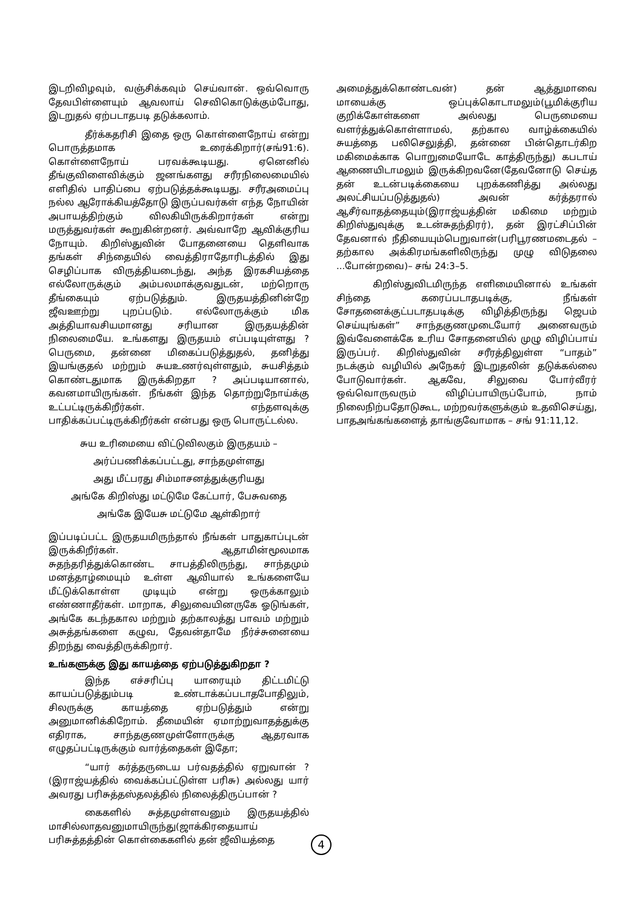இடறிவிழவும், வஞ்சிக்கவும் செய்வான். ஒவ்வொரு தேவபிள்ளையும் ஆவலாய் செவிகொடுக்கும்போது, இடறுதல் ஏற்படாதபடி தடுக்கலாம்.
தீர்க்கதரிசி இதை ஒரு கொள்ளைநோய் என்று பொருத்தமாக உரைக்கிறார்(சங்91:6). கொள்ளைநோய் பரவக்கூடியது. ஏனெனில் தீங்குவிளைவிக்கும் ஜனங்களது சரீரநிலைமையில் எளிதில் பாதிப்பை ஏற்படுத்தக்கூடியது. சரீரஅமைப்பு நல்ல ஆரோக்கியத்தோடு இருப்பவர்கள் எந்த நோயின் அபாயத்திற்கும் விலகியிருக்கிறார்கள் என்று மருத்துவர்கள் கூறுகின்றனர். அவ்வாறே ஆவிக்குரிய நோயும். கிறிஸ்துவின் போதனையை தெளிவாக தங்கள் சிந்தையில் வைத்திராதோரிடத்தில் இது செழிப்பாக விருத்தியடைந்து, அந்த இரகசியத்தை எல்லோருக்கும் அம்பலமாக்குவதுடன், மற்றொரு தீங்கையும் ஏற்படுத்தும். இருதயத்தினின்றே ஜீவஊற்று புறப்படும். எல்லோருக்கும் மிக அத்தியாவசியமானது சரியான இருதயத்தின் நிலைமையே. உங்களது இருதயம் எப்படியுள்ளது ? பெருமை, தன்னை மிகைப்படுத்துதல், தனித்து இயங்குதல் மற்றும் சுயஉணர்வுள்ளதும், சுயசித்தம் கொண்டதுமாக இருக்கிறதா ? அப்படியானால், கவனமாயிருங்கள். நீங்கள் இந்த தொற்றுநோய்க்கு உட்பட்டிருக்கிறீர்கள். எந்தளவுக்கு பாதிக்கப்பட்டிருக்கிறீர்கள் என்பது ஒரு பொருட்டல்ல.
சுய உரிமையை விட்டுவிலகும் இருதயம் –
அர்ப்பணிக்கப்பட்டது, சாந்தமுள்ளது
அது மீட்பரது சிம்மாசனத்துக்குரியது
அங்கே கிறிஸ்து மட்டுமே கேட்பார், பேசுவதை
அங்கே இயேசு மட்டுமே ஆள்கிறார்
இப்படிப்பட்ட இருதயமிருந்தால் நீங்கள் பாதுகாப்புடன் இருக்கிறீர்கள். ஆதாமின்மூலமாக சுதந்தரித்துக்கொண்ட சாபத்திலிருந்து, சாந்தமும் மனத்தாழ்மையும் உள்ள ஆவியால் உங்களையே மீட்டுக்கொள்ள முடியும் என்று ஒருக்காலும் எண்ணாதீர்கள். மாறாக, சிலுவையினருகே ஓடுங்கள், அங்கே கடந்தகால மற்றும் தற்காலத்து பாவம் மற்றும் அசுத்தங்களை கழுவ, தேவன்தாமே நீர்ச்சுனையை திறந்து வைத்திருக்கிறார்.
உங்களுக்கு இது காயத்தை ஏற்படுத்துகிறதா ?
இந்த எச்சரிப்பு யாரையும் திட்டமிட்டு காயப்படுத்தும்படி உண்டாக்கப்படாதபோதிலும், சிலருக்கு காயத்தை ஏற்படுத்தும் என்று அனுமானிக்கிறோம். தீமையின் ஏமாற்றுவாதத்துக்கு எதிராக, சாந்தகுணமுள்ளோருக்கு ஆதரவாக எழுதப்பட்டிருக்கும் வார்த்தைகள் இதோ;
“யார் கர்த்தருடைய பர்வதத்தில் ஏறுவான் ?(இராஜ்யத்தில் வைக்கப்பட்டுள்ள பரிசு) அல்லது யார் அவரது பரிசுத்தஸ்தலத்தில் நிலைத்திருப்பான் ?
கைகளில் சுத்தமுள்ளவனும் இருதயத்தில் மாசில்லாதவனுமாயிருந்து(ஜாக்கிரதையாய் பரிசுத்தத்தின் கொள்கைகளில் தன் ஜீவியத்தை
அமைத்துக்கொண்டவன்) தன் ஆத்துமாவை மாயைக்கு ஒப்புக்கொடாமலும்(பூமிக்குரிய குறிக்கோள்களை அல்லது பெருமையை வளர்த்துக்கொள்ளாமல், தற்கால வாழ்க்கையில் சுயத்தை பலிசெலுத்தி, தன்னை பின்தொடர்கிற மகிமைக்காக பொறுமையோடே காத்திருந்து) கபடாய் ஆணையிடாமலும் இருக்கிறவனே(தேவனோடு செய்த தன் உடன்படிக்கையை புறக்கணித்து அல்லது அலட்சியப்படுத்துதல்) அவன் கர்த்தரால் ஆசீர்வாதத்தையும்(இராஜ்யத்தின் மகிமை மற்றும் கிறிஸ்துவுக்கு உடன்சுதந்திரர்), தன் இரட்சிப்பின் தேவனால் நீதியையும்பெறுவான்(பரிபூரணமடைதல் – தற்கால அக்கிரமங்களிலிருந்து முழு விடுதலை ...போன்றவை)– சங் 24:3–5.
கிறிஸ்துவிடமிருந்த எளிமையினால் உங்கள் சிந்தை கரைப்படாதபடிக்கு, நீங்கள் சோதனைக்குட்படாதபடிக்கு விழித்திருந்து ஜெபம் செய்யுங்கள்” சாந்தகுணமுடையோர் அனைவரும் இவ்வேளைக்கே உரிய சோதனையில் முழு விழிப்பாய் இருப்பர். கிறிஸ்துவின் சரீரத்திலுள்ள “பாதம்” நடக்கும் வழியில் அநேகர் இடறுதலின் தடுக்கல்லை போடுவார்கள். ஆகவே, சிலுவை போர்வீரர் ஒவ்வொருவரும் விழிப்பாயிருப்போம், நாம் நிலைநிற்பதோடுகூட, மற்றவர்களுக்கும் உதவிசெய்து, பாதஅங்கங்களைத் தாங்குவோமாக – சங் 91:11,12.
4